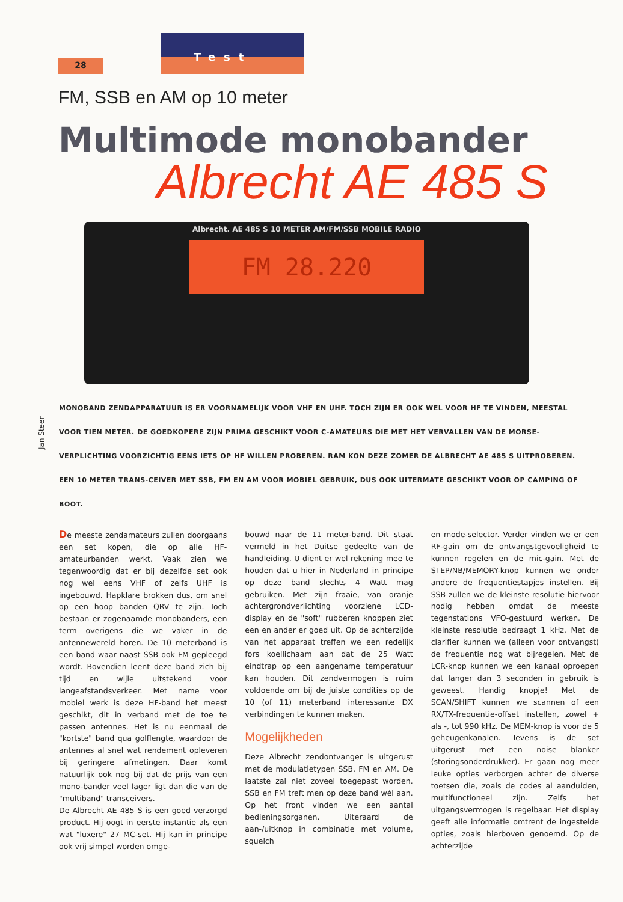28
Test
FM, SSB en AM op 10 meter
Multimode monobander
Albrecht AE 485 S
Albrecht. AE 485 S 10 METER AM/FM/SSB MOBILE RADIO
FM 28.220
Jan Steen
MONOBAND ZENDAPPARATUUR IS ER VOORNAMELIJK VOOR VHF EN UHF. TOCH ZIJN ER OOK WEL VOOR HF TE VINDEN, MEESTAL VOOR TIEN METER. DE GOEDKOPERE ZIJN PRIMA GESCHIKT VOOR C-AMATEURS DIE MET HET VERVALLEN VAN DE MORSE-VERPLICHTING VOORZICHTIG EENS IETS OP HF WILLEN PROBEREN. RAM KON DEZE ZOMER DE ALBRECHT AE 485 S UITPROBEREN. EEN 10 METER TRANS-CEIVER MET SSB, FM EN AM VOOR MOBIEL GEBRUIK, DUS OOK UITERMATE GESCHIKT VOOR OP CAMPING OF BOOT.
De meeste zendamateurs zullen doorgaans een set kopen, die op alle HF-amateurbanden werkt. Vaak zien we tegenwoordig dat er bij dezelfde set ook nog wel eens VHF of zelfs UHF is ingebouwd. Hapklare brokken dus, om snel op een hoop banden QRV te zijn. Toch bestaan er zogenaamde monobanders, een term overigens die we vaker in de antennewereld horen. De 10 meterband is een band waar naast SSB ook FM gepleegd wordt. Bovendien leent deze band zich bij tijd en wijle uitstekend voor langeafstandsverkeer. Met name voor mobiel werk is deze HF-band het meest geschikt, dit in verband met de toe te passen antennes. Het is nu eenmaal de "kortste" band qua golflengte, waardoor de antennes al snel wat rendement opleveren bij geringere afmetingen. Daar komt natuurlijk ook nog bij dat de prijs van een mono-bander veel lager ligt dan die van de "multiband" transceivers.
De Albrecht AE 485 S is een goed verzorgd product. Hij oogt in eerste instantie als een wat "luxere" 27 MC-set. Hij kan in principe ook vrij simpel worden omge-
bouwd naar de 11 meter-band. Dit staat vermeld in het Duitse gedeelte van de handleiding. U dient er wel rekening mee te houden dat u hier in Nederland in principe op deze band slechts 4 Watt mag gebruiken. Met zijn fraaie, van oranje achtergrondverlichting voorziene LCD-display en de "soft" rubberen knoppen ziet een en ander er goed uit. Op de achterzijde van het apparaat treffen we een redelijk fors koellichaam aan dat de 25 Watt eindtrap op een aangename temperatuur kan houden. Dit zendvermogen is ruim voldoende om bij de juiste condities op de 10 (of 11) meterband interessante DX verbindingen te kunnen maken.
Mogelijkheden
Deze Albrecht zendontvanger is uitgerust met de modulatietypen SSB, FM en AM. De laatste zal niet zoveel toegepast worden. SSB en FM treft men op deze band wél aan. Op het front vinden we een aantal bedieningsorganen. Uiteraard de aan-/uitknop in combinatie met volume, squelch
en mode-selector. Verder vinden we er een RF-gain om de ontvangstgevoeligheid te kunnen regelen en de mic-gain. Met de STEP/NB/MEMORY-knop kunnen we onder andere de frequentiestapjes instellen. Bij SSB zullen we de kleinste resolutie hiervoor nodig hebben omdat de meeste tegenstations VFO-gestuurd werken. De kleinste resolutie bedraagt 1 kHz. Met de clarifier kunnen we (alleen voor ontvangst) de frequentie nog wat bijregelen. Met de LCR-knop kunnen we een kanaal oproepen dat langer dan 3 seconden in gebruik is geweest. Handig knopje! Met de SCAN/SHIFT kunnen we scannen of een RX/TX-frequentie-offset instellen, zowel + als -, tot 990 kHz. De MEM-knop is voor de 5 geheugenkanalen. Tevens is de set uitgerust met een noise blanker (storingsonderdrukker). Er gaan nog meer leuke opties verborgen achter de diverse toetsen die, zoals de codes al aanduiden, multifunctioneel zijn. Zelfs het uitgangsvermogen is regelbaar. Het display geeft alle informatie omtrent de ingestelde opties, zoals hierboven genoemd. Op de achterzijde